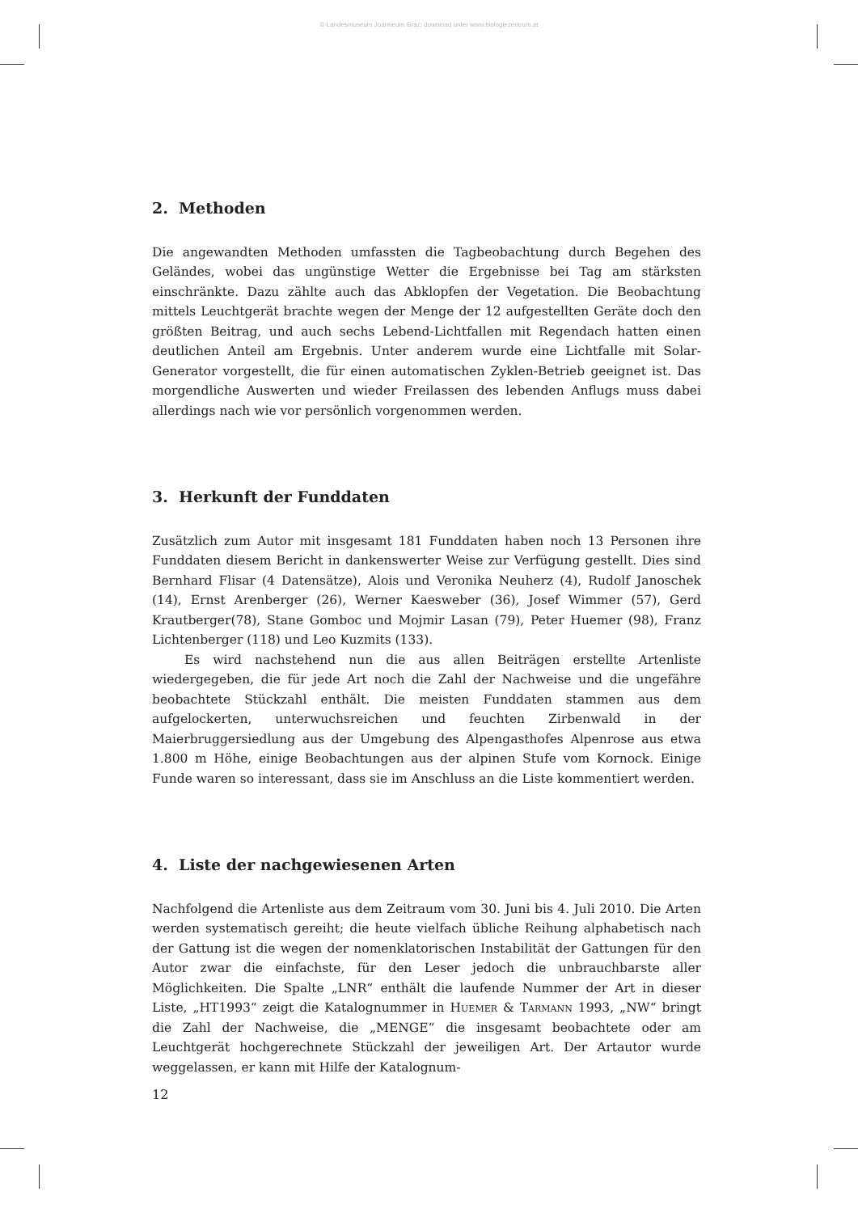© Landesmuseum Joanneum Graz; download unter www.biologiezentrum.at
2. Methoden
Die angewandten Methoden umfassten die Tagbeobachtung durch Begehen des Geländes, wobei das ungünstige Wetter die Ergebnisse bei Tag am stärksten einschränkte. Dazu zählte auch das Abklopfen der Vegetation. Die Beobachtung mittels Leuchtgerät brachte wegen der Menge der 12 aufgestellten Geräte doch den größten Beitrag, und auch sechs Lebend-Lichtfallen mit Regendach hatten einen deutlichen Anteil am Ergebnis. Unter anderem wurde eine Lichtfalle mit Solar-Generator vorgestellt, die für einen automatischen Zyklen-Betrieb geeignet ist. Das morgendliche Auswerten und wieder Freilassen des lebenden Anflugs muss dabei allerdings nach wie vor persönlich vorgenommen werden.
3. Herkunft der Funddaten
Zusätzlich zum Autor mit insgesamt 181 Funddaten haben noch 13 Personen ihre Funddaten diesem Bericht in dankenswerter Weise zur Verfügung gestellt. Dies sind Bernhard Flisar (4 Datensätze), Alois und Veronika Neuherz (4), Rudolf Janoschek (14), Ernst Arenberger (26), Werner Kaesweber (36), Josef Wimmer (57), Gerd Krautberger(78), Stane Gomboc und Mojmir Lasan (79), Peter Huemer (98), Franz Lichtenberger (118) und Leo Kuzmits (133).
Es wird nachstehend nun die aus allen Beiträgen erstellte Artenliste wiedergegeben, die für jede Art noch die Zahl der Nachweise und die ungefähre beobachtete Stückzahl enthält. Die meisten Funddaten stammen aus dem aufgelockerten, unterwuchsreichen und feuchten Zirbenwald in der Maierbruggersiedlung aus der Umgebung des Alpengasthofes Alpenrose aus etwa 1.800 m Höhe, einige Beobachtungen aus der alpinen Stufe vom Kornock. Einige Funde waren so interessant, dass sie im Anschluss an die Liste kommentiert werden.
4. Liste der nachgewiesenen Arten
Nachfolgend die Artenliste aus dem Zeitraum vom 30. Juni bis 4. Juli 2010. Die Arten werden systematisch gereiht; die heute vielfach übliche Reihung alphabetisch nach der Gattung ist die wegen der nomenklatorischen Instabilität der Gattungen für den Autor zwar die einfachste, für den Leser jedoch die unbrauchbarste aller Möglichkeiten. Die Spalte „LNR“ enthält die laufende Nummer der Art in dieser Liste, „HT1993“ zeigt die Katalognummer in Huemer & Tarmann 1993, „NW“ bringt die Zahl der Nachweise, die „MENGE“ die insgesamt beobachtete oder am Leuchtgerät hochgerechnete Stückzahl der jeweiligen Art. Der Artautor wurde weggelassen, er kann mit Hilfe der Katalognum-
12